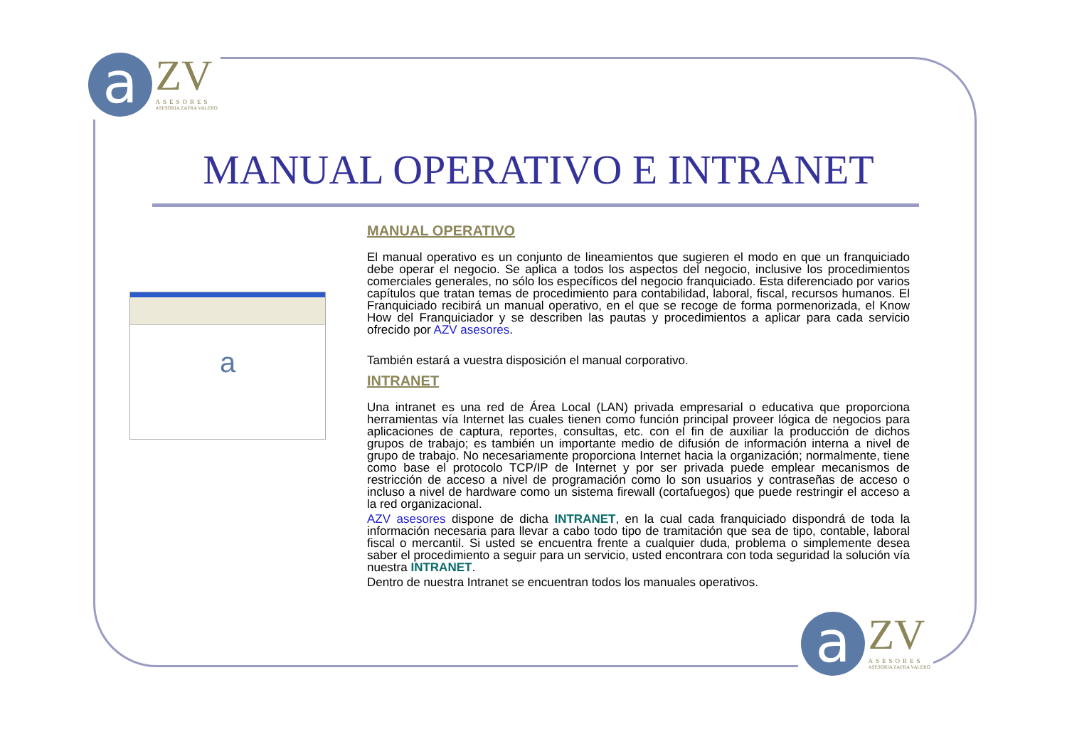a ZV ASESORES ASESORIA ZAFRA VALERO
MANUAL OPERATIVO E INTRANET
a
MANUAL OPERATIVO
El manual operativo es un conjunto de lineamientos que sugieren el modo en que un franquiciado debe operar el negocio. Se aplica a todos los aspectos del negocio, inclusive los procedimientos comerciales generales, no sólo los específicos del negocio franquiciado. Esta diferenciado por varios capítulos que tratan temas de procedimiento para contabilidad, laboral, fiscal, recursos humanos. El Franquiciado recibirá un manual operativo, en el que se recoge de forma pormenorizada, el Know How del Franquiciador y se describen las pautas y procedimientos a aplicar para cada servicio ofrecido por AZV asesores.
También estará a vuestra disposición el manual corporativo.
INTRANET
Una intranet es una red de Área Local (LAN) privada empresarial o educativa que proporciona herramientas vía Internet las cuales tienen como función principal proveer lógica de negocios para aplicaciones de captura, reportes, consultas, etc. con el fin de auxiliar la producción de dichos grupos de trabajo; es también un importante medio de difusión de información interna a nivel de grupo de trabajo. No necesariamente proporciona Internet hacia la organización; normalmente, tiene como base el protocolo TCP/IP de Internet y por ser privada puede emplear mecanismos de restricción de acceso a nivel de programación como lo son usuarios y contraseñas de acceso o incluso a nivel de hardware como un sistema firewall (cortafuegos) que puede restringir el acceso a la red organizacional.
AZV asesores dispone de dicha INTRANET, en la cual cada franquiciado dispondrá de toda la información necesaria para llevar a cabo todo tipo de tramitación que sea de tipo, contable, laboral fiscal o mercantil. Si usted se encuentra frente a cualquier duda, problema o simplemente desea saber el procedimiento a seguir para un servicio, usted encontrara con toda seguridad la solución vía nuestra INTRANET.
Dentro de nuestra Intranet se encuentran todos los manuales operativos.
a ZV ASESORES ASESORIA ZAFRA VALERO